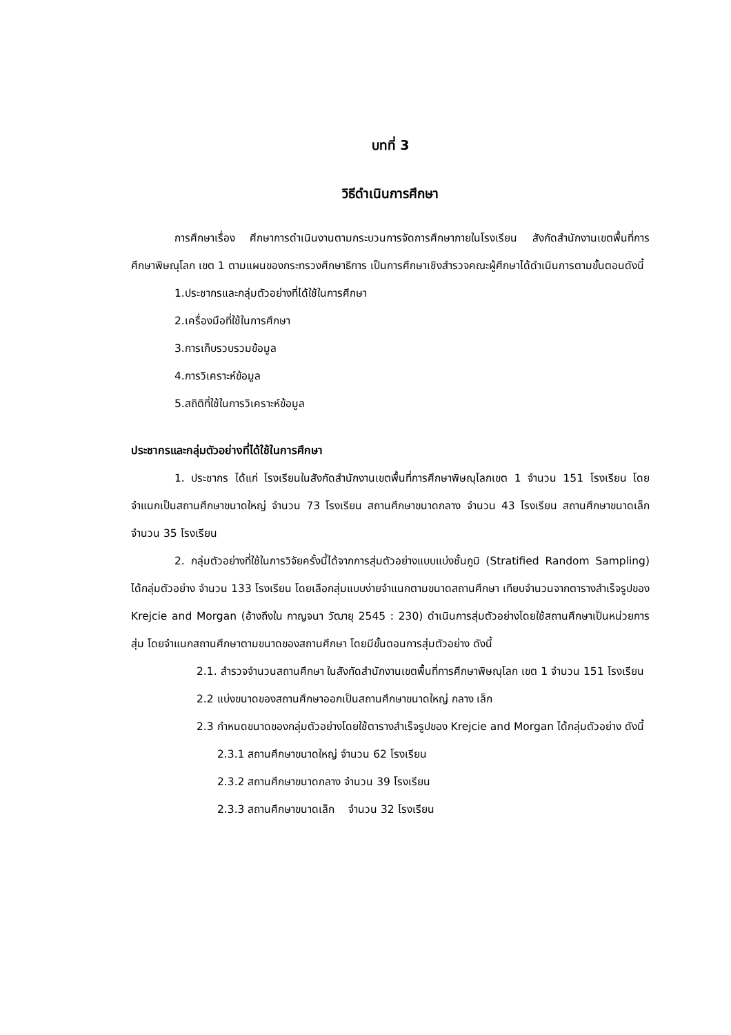บทที่ 3
วิธีดำเนินการศึกษา
การศึกษาเรื่อง ศึกษาการดำเนินงานตามกระบวนการจัดการศึกษาภายในโรงเรียน สังกัดสำนักงานเขตพื้นที่การศึกษาพิษณุโลก เขต 1 ตามแผนของกระทรวงศึกษาธิการ เป็นการศึกษาเชิงสำรวจคณะผู้ศึกษาได้ดำเนินการตามขั้นตอนดังนี้
1.ประชากรและกลุ่มตัวอย่างที่ได้ใช้ในการศึกษา
2.เครื่องมือที่ใช้ในการศึกษา
3.การเก็บรวบรวมข้อมูล
4.การวิเคราะห์ข้อมูล
5.สถิติที่ใช้ในการวิเคราะห์ข้อมูล
ประชากรและกลุ่มตัวอย่างที่ได้ใช้ในการศึกษา
1. ประชากร ได้แก่ โรงเรียนในสังกัดสำนักงานเขตพื้นที่การศึกษาพิษณุโลกเขต 1 จำนวน 151 โรงเรียน โดยจำแนกเป็นสถานศึกษาขนาดใหญ่ จำนวน 73 โรงเรียน สถานศึกษาขนาดกลาง จำนวน 43 โรงเรียน สถานศึกษาขนาดเล็ก จำนวน 35 โรงเรียน
2. กลุ่มตัวอย่างที่ใช้ในการวิจัยครั้งนี้ได้จากการสุ่มตัวอย่างแบบแบ่งชั้นภูมิ (Stratified Random Sampling) ได้กลุ่มตัวอย่าง จำนวน 133 โรงเรียน โดยเลือกสุ่มแบบง่ายจำแนกตามขนาดสถานศึกษา เทียบจำนวนจากตารางสำเร็จรูปของ Krejcie and Morgan (อ้างถึงใน กาญจนา วัฒายุ 2545 : 230) ดำเนินการสุ่มตัวอย่างโดยใช้สถานศึกษาเป็นหน่วยการสุ่ม โดยจำแนกสถานศึกษาตามขนาดของสถานศึกษา โดยมีขั้นตอนการสุ่มตัวอย่าง ดังนี้
2.1. สำรวจจำนวนสถานศึกษา ในสังกัดสำนักงานเขตพื้นที่การศึกษาพิษณุโลก เขต 1 จำนวน 151 โรงเรียน
2.2 แบ่งขนาดของสถานศึกษาออกเป็นสถานศึกษาขนาดใหญ่ กลาง เล็ก
2.3 กำหนดขนาดของกลุ่มตัวอย่างโดยใช้ตารางสำเร็จรูปของ Krejcie and Morgan ได้กลุ่มตัวอย่าง ดังนี้
2.3.1 สถานศึกษาขนาดใหญ่ จำนวน 62 โรงเรียน
2.3.2 สถานศึกษาขนาดกลาง จำนวน 39 โรงเรียน
2.3.3 สถานศึกษาขนาดเล็ก จำนวน 32 โรงเรียน